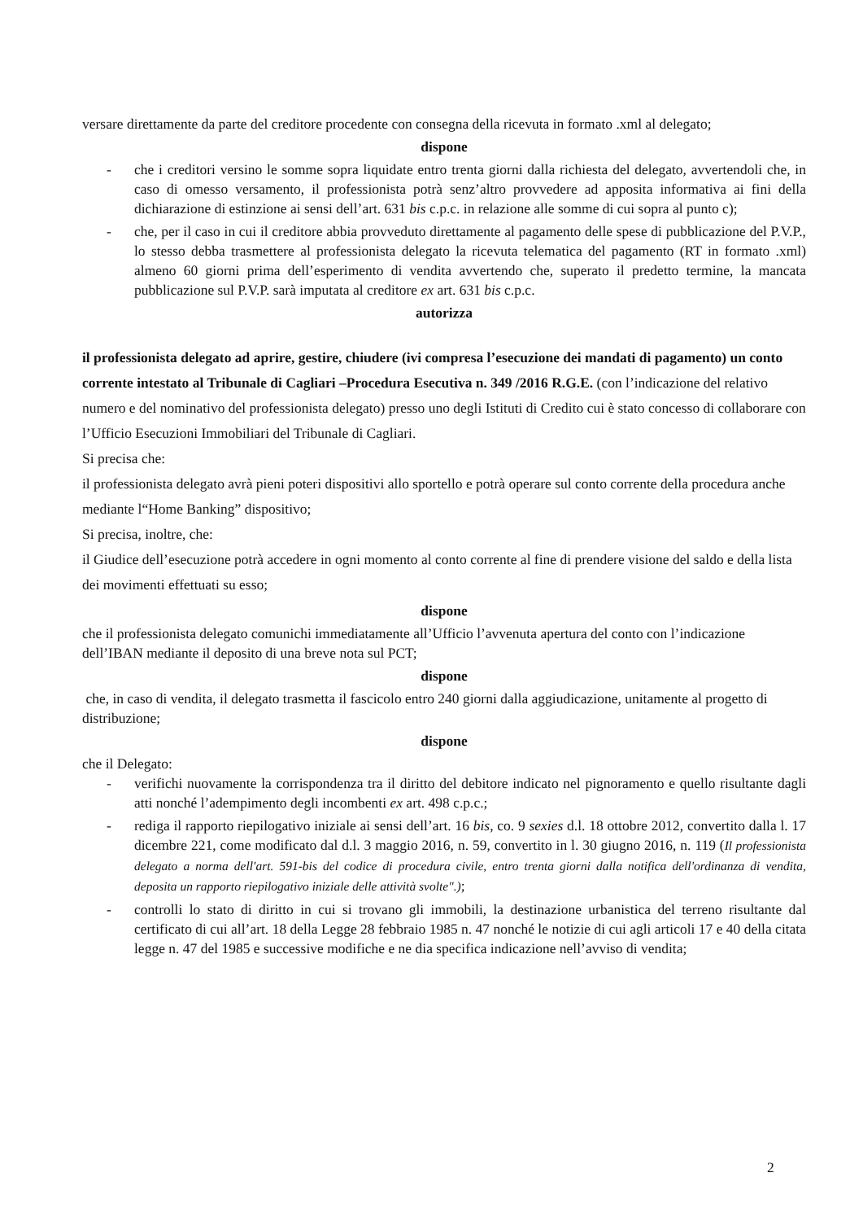versare direttamente da parte del creditore procedente con consegna della ricevuta in formato .xml al delegato;
dispone
- che i creditori versino le somme sopra liquidate entro trenta giorni dalla richiesta del delegato, avvertendoli che, in caso di omesso versamento, il professionista potrà senz’altro provvedere ad apposita informativa ai fini della dichiarazione di estinzione ai sensi dell’art. 631 bis c.p.c. in relazione alle somme di cui sopra al punto c);
- che, per il caso in cui il creditore abbia provveduto direttamente al pagamento delle spese di pubblicazione del P.V.P., lo stesso debba trasmettere al professionista delegato la ricevuta telematica del pagamento (RT in formato .xml) almeno 60 giorni prima dell’esperimento di vendita avvertendo che, superato il predetto termine, la mancata pubblicazione sul P.V.P. sarà imputata al creditore ex art. 631 bis c.p.c.
autorizza
il professionista delegato ad aprire, gestire, chiudere (ivi compresa l’esecuzione dei mandati di pagamento) un conto corrente intestato al Tribunale di Cagliari –Procedura Esecutiva n. 349 /2016 R.G.E. (con l’indicazione del relativo numero e del nominativo del professionista delegato) presso uno degli Istituti di Credito cui è stato concesso di collaborare con l’Ufficio Esecuzioni Immobiliari del Tribunale di Cagliari.
Si precisa che:
il professionista delegato avrà pieni poteri dispositivi allo sportello e potrà operare sul conto corrente della procedura anche mediante l“Home Banking” dispositivo;
Si precisa, inoltre, che:
il Giudice dell’esecuzione potrà accedere in ogni momento al conto corrente al fine di prendere visione del saldo e della lista dei movimenti effettuati su esso;
dispone
che il professionista delegato comunichi immediatamente all’Ufficio l’avvenuta apertura del conto con l’indicazione dell’IBAN mediante il deposito di una breve nota sul PCT;
dispone
che, in caso di vendita, il delegato trasmetta il fascicolo entro 240 giorni dalla aggiudicazione, unitamente al progetto di distribuzione;
dispone
che il Delegato:
- verifichi nuovamente la corrispondenza tra il diritto del debitore indicato nel pignoramento e quello risultante dagli atti nonché l’adempimento degli incombenti ex art. 498 c.p.c.;
- rediga il rapporto riepilogativo iniziale ai sensi dell’art. 16 bis, co. 9 sexies d.l. 18 ottobre 2012, convertito dalla l. 17 dicembre 221, come modificato dal d.l. 3 maggio 2016, n. 59, convertito in l. 30 giugno 2016, n. 119 (Il professionista delegato a norma dell'art. 591-bis del codice di procedura civile, entro trenta giorni dalla notifica dell'ordinanza di vendita, deposita un rapporto riepilogativo iniziale delle attività svolte".);
- controlli lo stato di diritto in cui si trovano gli immobili, la destinazione urbanistica del terreno risultante dal certificato di cui all’art. 18 della Legge 28 febbraio 1985 n. 47 nonché le notizie di cui agli articoli 17 e 40 della citata legge n. 47 del 1985 e successive modifiche e ne dia specifica indicazione nell’avviso di vendita;
2